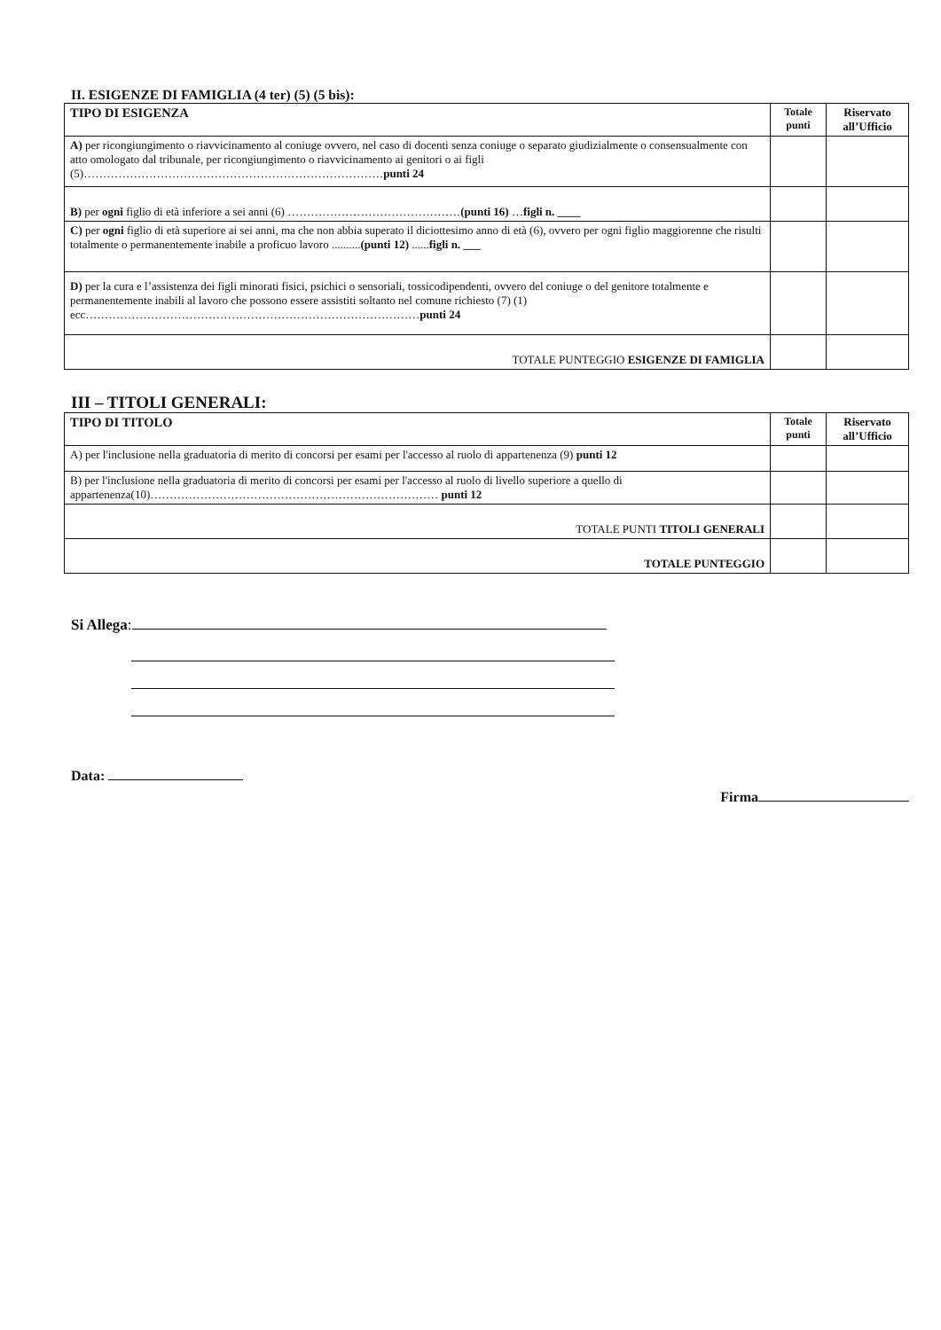II. ESIGENZE DI FAMIGLIA (4 ter) (5) (5 bis):
| TIPO DI ESIGENZA | Totale punti | Riservato all’Ufficio |
| --- | --- | --- |
| A) per ricongiungimento o riavvicinamento al coniuge ovvero, nel caso di docenti senza coniuge o separato giudizialmente o consensualmente con atto omologato dal tribunale, per ricongiungimento o riavvicinamento ai genitori o ai figli (5)…………………………………………………………………… punti 24 | | |
| B) per ogni figlio di età inferiore a sei anni (6) ……………………………………… (punti 16) … figli n. ____ | | |
| C) per ogni figlio di età superiore ai sei anni, ma che non abbia superato il diciottesimo anno di età (6), ovvero per ogni figlio maggiorenne che risulti totalmente o permanentemente inabile a proficuo lavoro .......... (punti 12) ...... figli n. ___ | | |
| D) per la cura e l’assistenza dei figli minorati fisici, psichici o sensoriali, tossicodipendenti, ovvero del coniuge o del genitore totalmente e permanentemente inabili al lavoro che possono essere assistiti soltanto nel comune richiesto (7) (1) ecc…………………………………………………………………………… punti 24 | | |
| TOTALE PUNTEGGIO ESIGENZE DI FAMIGLIA | | |
III – TITOLI GENERALI:
| TIPO DI TITOLO | Totale punti | Riservato all’Ufficio |
| --- | --- | --- |
| A) per l'inclusione nella graduatoria di merito di concorsi per esami per l'accesso al ruolo di appartenenza (9) punti 12 | | |
| B) per l'inclusione nella graduatoria di merito di concorsi per esami per l'accesso al ruolo di livello superiore a quello di appartenenza(10)………………………………………………………………… punti 12 | | |
| TOTALE PUNTI TITOLI GENERALI | | |
| TOTALE PUNTEGGIO | | |
Si Allega:
Data:
Firma